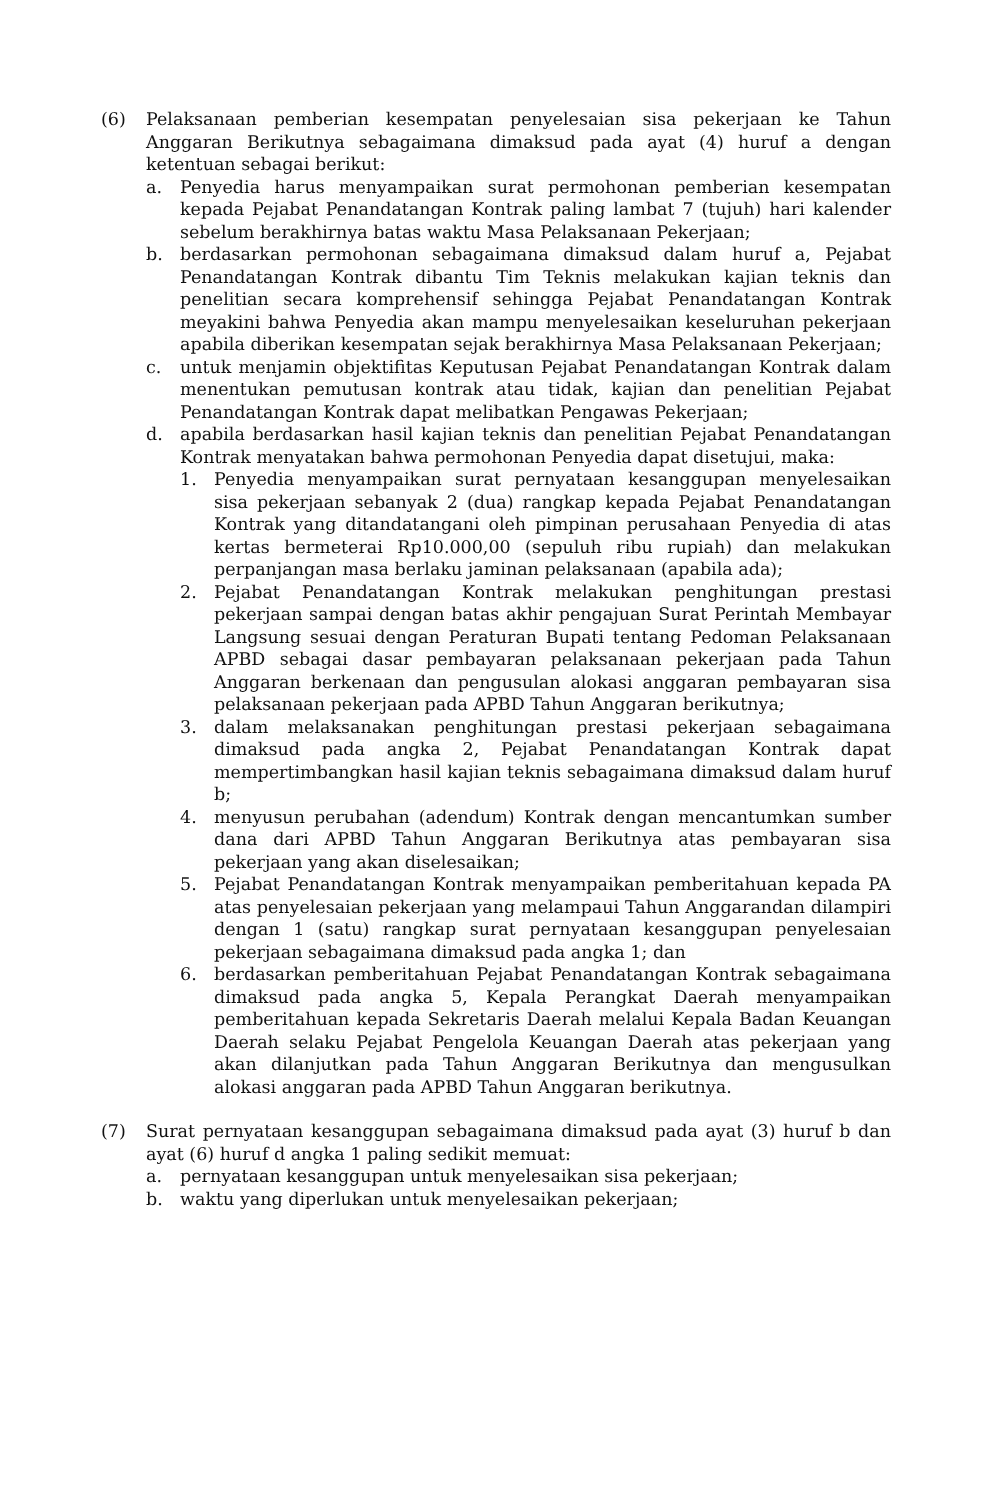(6) Pelaksanaan pemberian kesempatan penyelesaian sisa pekerjaan ke Tahun Anggaran Berikutnya sebagaimana dimaksud pada ayat (4) huruf a dengan ketentuan sebagai berikut:
a. Penyedia harus menyampaikan surat permohonan pemberian kesempatan kepada Pejabat Penandatangan Kontrak paling lambat 7 (tujuh) hari kalender sebelum berakhirnya batas waktu Masa Pelaksanaan Pekerjaan;
b. berdasarkan permohonan sebagaimana dimaksud dalam huruf a, Pejabat Penandatangan Kontrak dibantu Tim Teknis melakukan kajian teknis dan penelitian secara komprehensif sehingga Pejabat Penandatangan Kontrak meyakini bahwa Penyedia akan mampu menyelesaikan keseluruhan pekerjaan apabila diberikan kesempatan sejak berakhirnya Masa Pelaksanaan Pekerjaan;
c. untuk menjamin objektifitas Keputusan Pejabat Penandatangan Kontrak dalam menentukan pemutusan kontrak atau tidak, kajian dan penelitian Pejabat Penandatangan Kontrak dapat melibatkan Pengawas Pekerjaan;
d. apabila berdasarkan hasil kajian teknis dan penelitian Pejabat Penandatangan Kontrak menyatakan bahwa permohonan Penyedia dapat disetujui, maka:
1. Penyedia menyampaikan surat pernyataan kesanggupan menyelesaikan sisa pekerjaan sebanyak 2 (dua) rangkap kepada Pejabat Penandatangan Kontrak yang ditandatangani oleh pimpinan perusahaan Penyedia di atas kertas bermeterai Rp10.000,00 (sepuluh ribu rupiah) dan melakukan perpanjangan masa berlaku jaminan pelaksanaan (apabila ada);
2. Pejabat Penandatangan Kontrak melakukan penghitungan prestasi pekerjaan sampai dengan batas akhir pengajuan Surat Perintah Membayar Langsung sesuai dengan Peraturan Bupati tentang Pedoman Pelaksanaan APBD sebagai dasar pembayaran pelaksanaan pekerjaan pada Tahun Anggaran berkenaan dan pengusulan alokasi anggaran pembayaran sisa pelaksanaan pekerjaan pada APBD Tahun Anggaran berikutnya;
3. dalam melaksanakan penghitungan prestasi pekerjaan sebagaimana dimaksud pada angka 2, Pejabat Penandatangan Kontrak dapat mempertimbangkan hasil kajian teknis sebagaimana dimaksud dalam huruf b;
4. menyusun perubahan (adendum) Kontrak dengan mencantumkan sumber dana dari APBD Tahun Anggaran Berikutnya atas pembayaran sisa pekerjaan yang akan diselesaikan;
5. Pejabat Penandatangan Kontrak menyampaikan pemberitahuan kepada PA atas penyelesaian pekerjaan yang melampaui Tahun Anggarandan dilampiri dengan 1 (satu) rangkap surat pernyataan kesanggupan penyelesaian pekerjaan sebagaimana dimaksud pada angka 1; dan
6. berdasarkan pemberitahuan Pejabat Penandatangan Kontrak sebagaimana dimaksud pada angka 5, Kepala Perangkat Daerah menyampaikan pemberitahuan kepada Sekretaris Daerah melalui Kepala Badan Keuangan Daerah selaku Pejabat Pengelola Keuangan Daerah atas pekerjaan yang akan dilanjutkan pada Tahun Anggaran Berikutnya dan mengusulkan alokasi anggaran pada APBD Tahun Anggaran berikutnya.
(7) Surat pernyataan kesanggupan sebagaimana dimaksud pada ayat (3) huruf b dan ayat (6) huruf d angka 1 paling sedikit memuat:
a. pernyataan kesanggupan untuk menyelesaikan sisa pekerjaan;
b. waktu yang diperlukan untuk menyelesaikan pekerjaan;